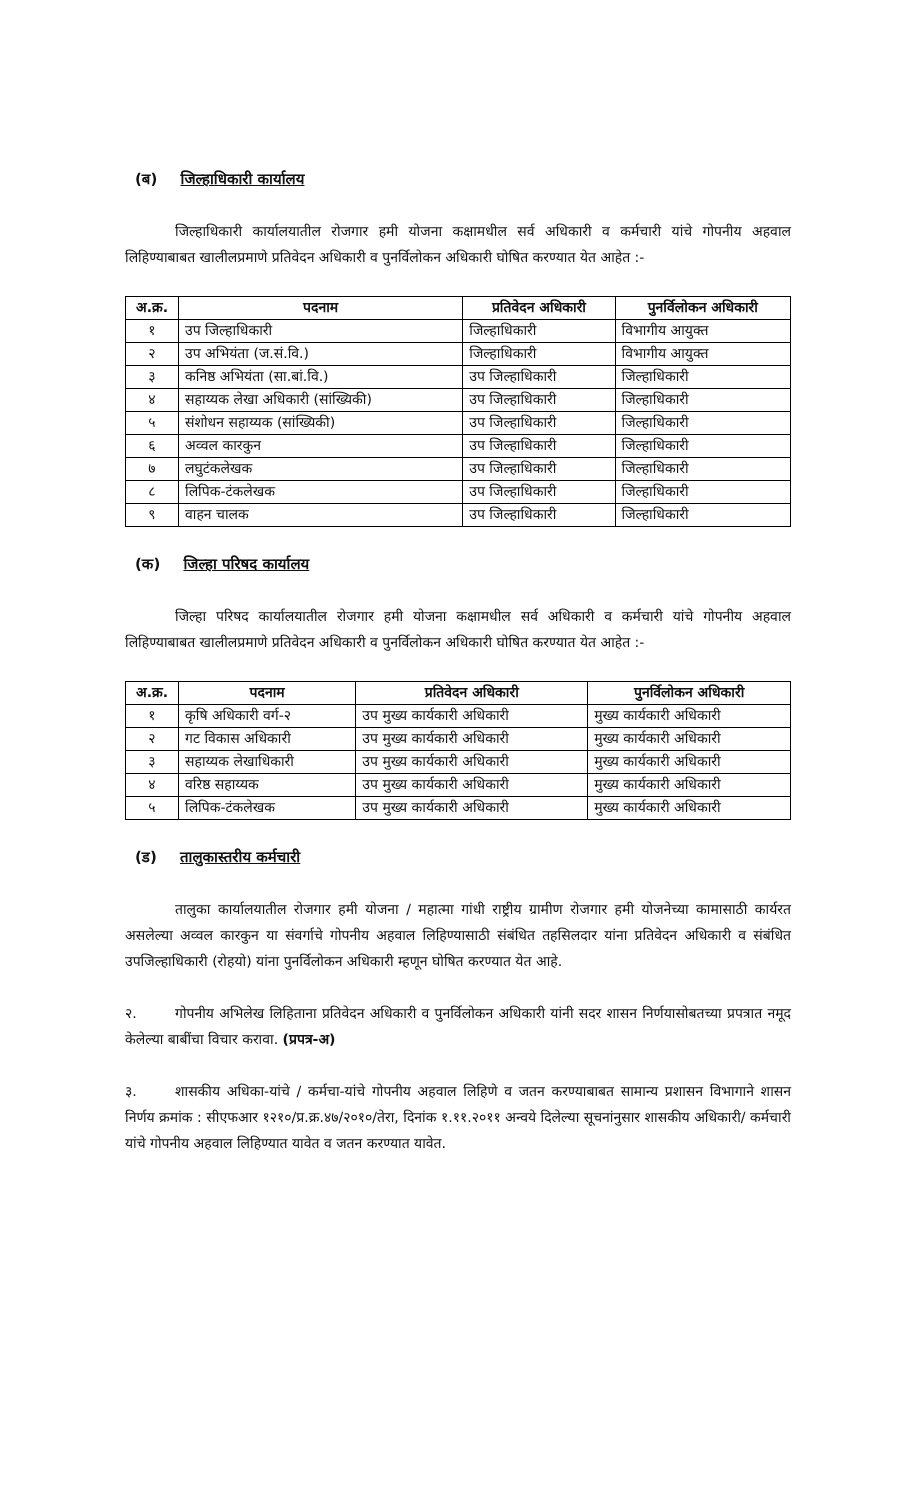(ब) जिल्हाधिकारी कार्यालय
जिल्हाधिकारी कार्यालयातील रोजगार हमी योजना कक्षामधील सर्व अधिकारी व कर्मचारी यांचे गोपनीय अहवाल लिहिण्याबाबत खालीलप्रमाणे प्रतिवेदन अधिकारी व पुनर्विलोकन अधिकारी घोषित करण्यात येत आहेत :-
| अ.क्र. | पदनाम | प्रतिवेदन अधिकारी | पुनर्विलोकन अधिकारी |
| --- | --- | --- | --- |
| १ | उप जिल्हाधिकारी | जिल्हाधिकारी | विभागीय आयुक्त |
| २ | उप अभियंता (ज.सं.वि.) | जिल्हाधिकारी | विभागीय आयुक्त |
| ३ | कनिष्ठ अभियंता (सा.बां.वि.) | उप जिल्हाधिकारी | जिल्हाधिकारी |
| ४ | सहाय्यक लेखा अधिकारी (सांख्यिकी) | उप जिल्हाधिकारी | जिल्हाधिकारी |
| ५ | संशोधन सहाय्यक (सांख्यिकी) | उप जिल्हाधिकारी | जिल्हाधिकारी |
| ६ | अव्वल कारकुन | उप जिल्हाधिकारी | जिल्हाधिकारी |
| ७ | लघुटंकलेखक | उप जिल्हाधिकारी | जिल्हाधिकारी |
| ८ | लिपिक-टंकलेखक | उप जिल्हाधिकारी | जिल्हाधिकारी |
| ९ | वाहन चालक | उप जिल्हाधिकारी | जिल्हाधिकारी |
(क) जिल्हा परिषद कार्यालय
जिल्हा परिषद कार्यालयातील रोजगार हमी योजना कक्षामधील सर्व अधिकारी व कर्मचारी यांचे गोपनीय अहवाल लिहिण्याबाबत खालीलप्रमाणे प्रतिवेदन अधिकारी व पुनर्विलोकन अधिकारी घोषित करण्यात येत आहेत :-
| अ.क्र. | पदनाम | प्रतिवेदन अधिकारी | पुनर्विलोकन अधिकारी |
| --- | --- | --- | --- |
| १ | कृषि अधिकारी वर्ग-२ | उप मुख्य कार्यकारी अधिकारी | मुख्य कार्यकारी अधिकारी |
| २ | गट विकास अधिकारी | उप मुख्य कार्यकारी अधिकारी | मुख्य कार्यकारी अधिकारी |
| ३ | सहाय्यक लेखाधिकारी | उप मुख्य कार्यकारी अधिकारी | मुख्य कार्यकारी अधिकारी |
| ४ | वरिष्ठ सहाय्यक | उप मुख्य कार्यकारी अधिकारी | मुख्य कार्यकारी अधिकारी |
| ५ | लिपिक-टंकलेखक | उप मुख्य कार्यकारी अधिकारी | मुख्य कार्यकारी अधिकारी |
(ड) तालुकास्तरीय कर्मचारी
तालुका कार्यालयातील रोजगार हमी योजना / महात्मा गांधी राष्ट्रीय ग्रामीण रोजगार हमी योजनेच्या कामासाठी कार्यरत असलेल्या अव्वल कारकुन या संवर्गाचे गोपनीय अहवाल लिहिण्यासाठी संबंधित तहसिलदार यांना प्रतिवेदन अधिकारी व संबंधित उपजिल्हाधिकारी (रोहयो) यांना पुनर्विलोकन अधिकारी म्हणून घोषित करण्यात येत आहे.
२. गोपनीय अभिलेख लिहिताना प्रतिवेदन अधिकारी व पुनर्विलोकन अधिकारी यांनी सदर शासन निर्णयासोबतच्या प्रपत्रात नमूद केलेल्या बाबींचा विचार करावा. (प्रपत्र-अ)
३. शासकीय अधिका-यांचे / कर्मचा-यांचे गोपनीय अहवाल लिहिणे व जतन करण्याबाबत सामान्य प्रशासन विभागाने शासन निर्णय क्रमांक : सीएफआर १२१०/प्र.क्र.४७/२०१०/तेरा, दिनांक १.११.२०११ अन्वये दिलेल्या सूचनांनुसार शासकीय अधिकारी/ कर्मचारी यांचे गोपनीय अहवाल लिहिण्यात यावेत व जतन करण्यात यावेत.